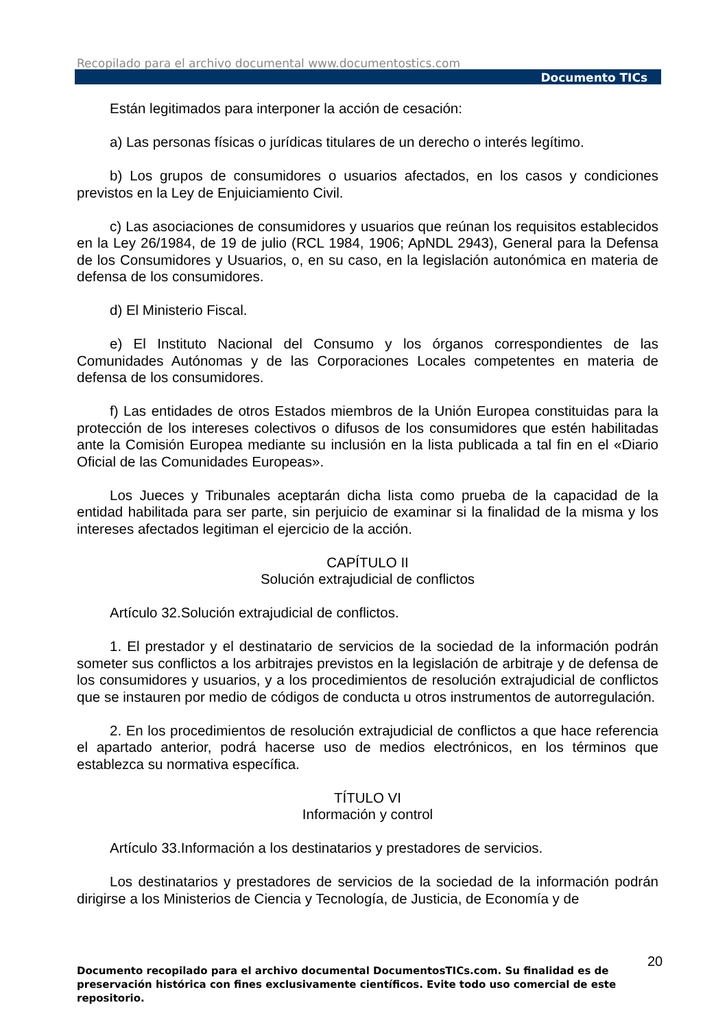Recopilado para el archivo documental www.documentostics.com
Documento TICs
Están legitimados para interponer la acción de cesación:
a) Las personas físicas o jurídicas titulares de un derecho o interés legítimo.
b) Los grupos de consumidores o usuarios afectados, en los casos y condiciones previstos en la Ley de Enjuiciamiento Civil.
c) Las asociaciones de consumidores y usuarios que reúnan los requisitos establecidos en la Ley 26/1984, de 19 de julio (RCL 1984, 1906; ApNDL 2943), General para la Defensa de los Consumidores y Usuarios, o, en su caso, en la legislación autonómica en materia de defensa de los consumidores.
d) El Ministerio Fiscal.
e) El Instituto Nacional del Consumo y los órganos correspondientes de las Comunidades Autónomas y de las Corporaciones Locales competentes en materia de defensa de los consumidores.
f) Las entidades de otros Estados miembros de la Unión Europea constituidas para la protección de los intereses colectivos o difusos de los consumidores que estén habilitadas ante la Comisión Europea mediante su inclusión en la lista publicada a tal fin en el «Diario Oficial de las Comunidades Europeas».
Los Jueces y Tribunales aceptarán dicha lista como prueba de la capacidad de la entidad habilitada para ser parte, sin perjuicio de examinar si la finalidad de la misma y los intereses afectados legitiman el ejercicio de la acción.
CAPÍTULO II
Solución extrajudicial de conflictos
Artículo 32.Solución extrajudicial de conflictos.
1. El prestador y el destinatario de servicios de la sociedad de la información podrán someter sus conflictos a los arbitrajes previstos en la legislación de arbitraje y de defensa de los consumidores y usuarios, y a los procedimientos de resolución extrajudicial de conflictos que se instauren por medio de códigos de conducta u otros instrumentos de autorregulación.
2. En los procedimientos de resolución extrajudicial de conflictos a que hace referencia el apartado anterior, podrá hacerse uso de medios electrónicos, en los términos que establezca su normativa específica.
TÍTULO VI
Información y control
Artículo 33.Información a los destinatarios y prestadores de servicios.
Los destinatarios y prestadores de servicios de la sociedad de la información podrán dirigirse a los Ministerios de Ciencia y Tecnología, de Justicia, de Economía y de
20
Documento recopilado para el archivo documental DocumentosTICs.com. Su finalidad es de preservación histórica con fines exclusivamente científicos. Evite todo uso comercial de este repositorio.